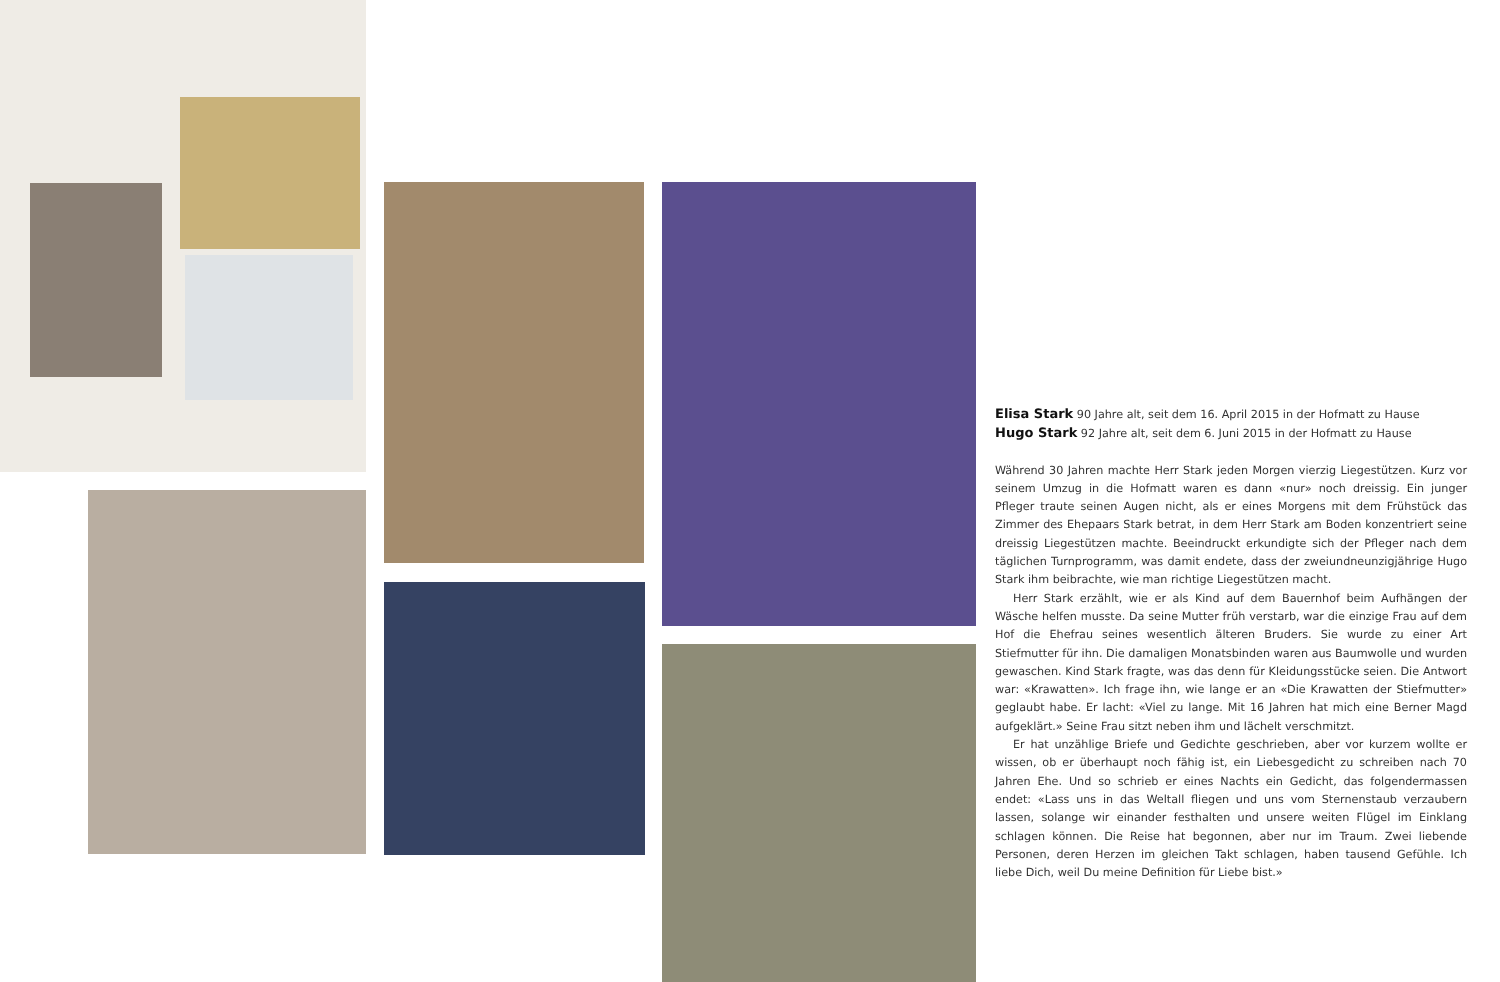Elisa Stark 90 Jahre alt, seit dem 16. April 2015 in der Hofmatt zu Hause
Hugo Stark 92 Jahre alt, seit dem 6. Juni 2015 in der Hofmatt zu Hause
Während 30 Jahren machte Herr Stark jeden Morgen vierzig Liegestützen. Kurz vor seinem Umzug in die Hofmatt waren es dann «nur» noch dreissig. Ein junger Pfleger traute seinen Augen nicht, als er eines Morgens mit dem Frühstück das Zimmer des Ehepaars Stark betrat, in dem Herr Stark am Boden konzentriert seine dreissig Liegestützen machte. Beeindruckt erkundigte sich der Pfleger nach dem täglichen Turnprogramm, was damit endete, dass der zweiundneunzigjährige Hugo Stark ihm beibrachte, wie man richtige Liegestützen macht.
Herr Stark erzählt, wie er als Kind auf dem Bauernhof beim Aufhängen der Wäsche helfen musste. Da seine Mutter früh verstarb, war die einzige Frau auf dem Hof die Ehefrau seines wesentlich älteren Bruders. Sie wurde zu einer Art Stiefmutter für ihn. Die damaligen Monatsbinden waren aus Baumwolle und wurden gewaschen. Kind Stark fragte, was das denn für Kleidungsstücke seien. Die Antwort war: «Krawatten». Ich frage ihn, wie lange er an «Die Krawatten der Stiefmutter» geglaubt habe. Er lacht: «Viel zu lange. Mit 16 Jahren hat mich eine Berner Magd aufgeklärt.» Seine Frau sitzt neben ihm und lächelt verschmitzt.
Er hat unzählige Briefe und Gedichte geschrieben, aber vor kurzem wollte er wissen, ob er überhaupt noch fähig ist, ein Liebesgedicht zu schreiben nach 70 Jahren Ehe. Und so schrieb er eines Nachts ein Gedicht, das folgendermassen endet: «Lass uns in das Weltall fliegen und uns vom Sternenstaub verzaubern lassen, solange wir einander festhalten und unsere weiten Flügel im Einklang schlagen können. Die Reise hat begonnen, aber nur im Traum. Zwei liebende Personen, deren Herzen im gleichen Takt schlagen, haben tausend Gefühle. Ich liebe Dich, weil Du meine Definition für Liebe bist.»